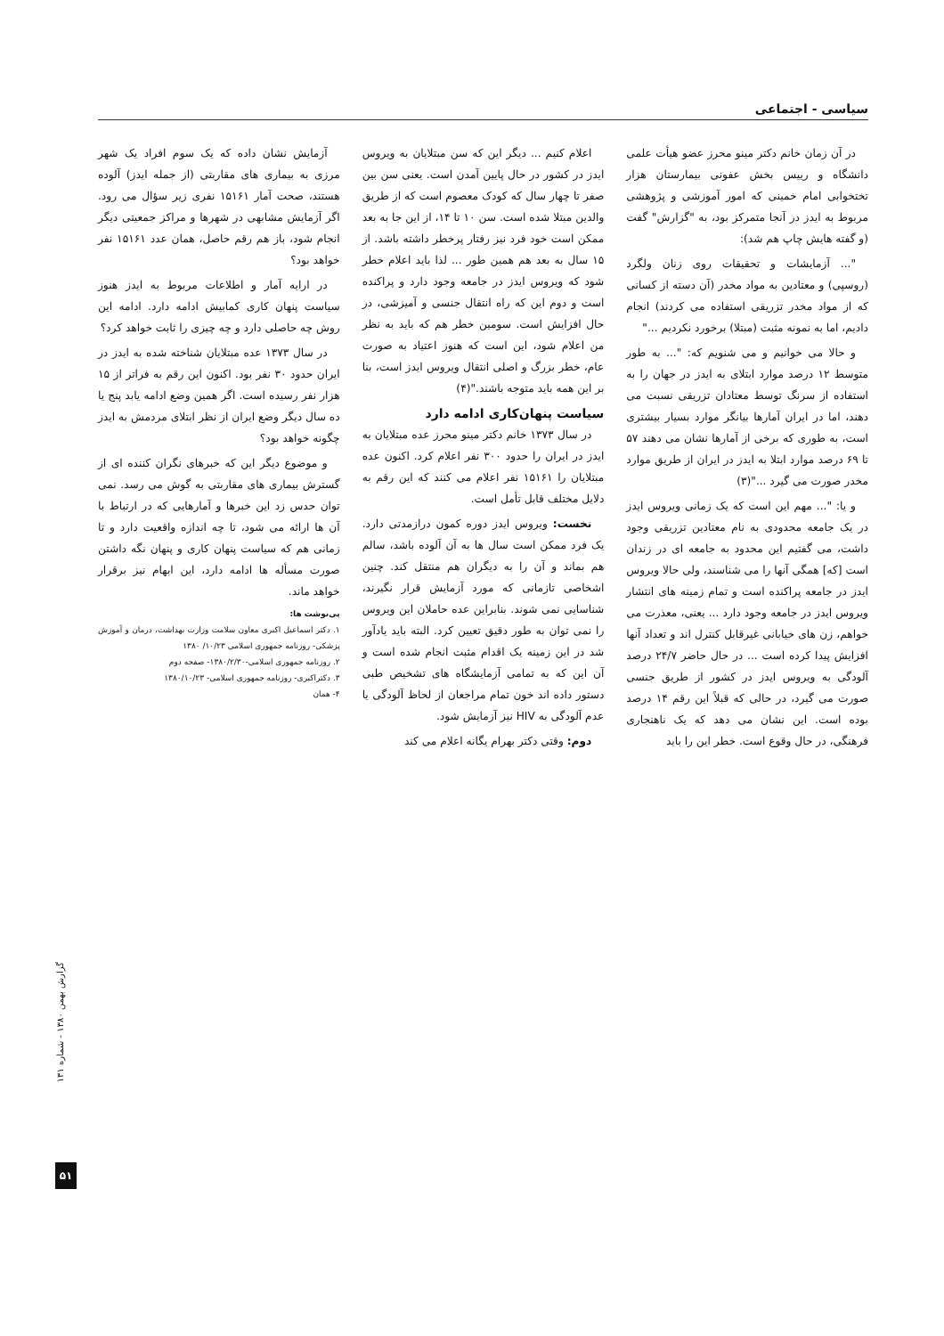سیاسی - اجتماعی
در آن زمان خانم دکتر مینو محرز عضو هیأت علمی دانشگاه و رییس بخش عفونی بیمارستان هزار تختخوابی امام خمینی که امور آموزشی و پژوهشی مربوط به ایدز در آنجا متمرکز بود، به "گزارش" گفت (و گفته هایش چاپ هم شد):
"... آزمایشات و تحقیقات روی زنان ولگرد (روسپی) و معتادین به مواد مخدر (آن دسته از کسانی که از مواد مخدر تزریقی استفاده می کردند) انجام دادیم، اما به نمونه مثبت (مبتلا) برخورد نکردیم ..."
و حالا می خوانیم و می شنویم که: "... به طور متوسط ۱۲ درصد موارد ابتلای به ایدز در جهان را به استفاده از سرنگ توسط معتادان تزریقی نسبت می دهند، اما در ایران آمارها بیانگر موارد بسیار بیشتری است، به طوری که برخی از آمارها نشان می دهند ۵۷ تا ۶۹ درصد موارد ابتلا به ایدز در ایران از طریق موارد مخدر صورت می گیرد ..."(۳)
و یا: "... مهم این است که یک زمانی ویروس ایدز در یک جامعه محدودی به نام معتادین تزریقی وجود داشت، می گفتیم این محدود به جامعه ای در زندان است [که] همگی آنها را می شناسند، ولی حالا ویروس ایدز در جامعه پراکنده است و تمام زمینه های انتشار ویروس ایدز در جامعه وجود دارد ... یعنی، معذرت می خواهم، زن های خیابانی غیرقابل کنترل اند و تعداد آنها افزایش پیدا کرده است ... در حال حاضر ۲۴/۷ درصد آلودگی به ویروس ایدز در کشور از طریق جنسی صورت می گیرد، در حالی که قبلاً این رقم ۱۴ درصد بوده است. این نشان می دهد که یک ناهنجاری فرهنگی، در حال وقوع است. خطر این را باید
اعلام کنیم ... دیگر این که سن مبتلایان به ویروس ایدز در کشور در حال پایین آمدن است. یعنی سن بین صفر تا چهار سال که کودک معصوم است که از طریق والدین مبتلا شده است. سن ۱۰ تا ۱۴، از این جا به بعد ممکن است خود فرد نیز رفتار پرخطر داشته باشد. از ۱۵ سال به بعد هم همین طور ... لذا باید اعلام خطر شود که ویروس ایدز در جامعه وجود دارد و پراکنده است و دوم این که راه انتقال جنسی و آمیزشی، در حال افزایش است. سومین خطر هم که باید به نظر من اعلام شود، این است که هنوز اعتیاد به صورت عام، خطر بزرگ و اصلی انتقال ویروس ایدز است، بنا بر این همه باید متوجه باشند."(۴)
سیاست پنهان‌کاری ادامه دارد
در سال ۱۳۷۳ خانم دکتر مینو محرز عده مبتلایان به ایدز در ایران را حدود ۳۰۰ نفر اعلام کرد. اکنون عده مبتلایان را ۱۵۱۶۱ نفر اعلام می کنند که این رقم به دلایل مختلف قابل تأمل است.
نخست: ویروس ایدز دوره کمون درازمدتی دارد. یک فرد ممکن است سال ها به آن آلوده باشد، سالم هم بماند و آن را به دیگران هم منتقل کند. چنین اشخاصی تازمانی که مورد آزمایش قرار نگیرند، شناسایی نمی شوند. بنابراین عده حاملان این ویروس را نمی توان به طور دقیق تعیین کرد. البته باید یادآور شد در این زمینه یک اقدام مثبت انجام شده است و آن این که به تمامی آزمایشگاه های تشخیص طبی دستور داده اند خون تمام مراجعان از لحاظ آلودگی یا عدم آلودگی به HIV نیز آزمایش شود.
دوم: وقتی دکتر بهرام یگانه اعلام می کند
آزمایش نشان داده که یک سوم افراد یک شهر مرزی به بیماری های مقاربتی (از جمله ایدز) آلوده هستند، صحت آمار ۱۵۱۶۱ نفری زیر سؤال می رود. اگر آزمایش مشابهی در شهرها و مراکز جمعیتی دیگر انجام شود، باز هم رقم حاصل، همان عدد ۱۵۱۶۱ نفر خواهد بود؟
در ارایه آمار و اطلاعات مربوط به ایدز هنوز سیاست پنهان کاری کمابیش ادامه دارد. ادامه این روش چه حاصلی دارد و چه چیزی را ثابت خواهد کرد؟
در سال ۱۳۷۳ عده مبتلایان شناخته شده به ایدز در ایران حدود ۳۰ نفر بود. اکنون این رقم به فراتر از ۱۵ هزار نفر رسیده است. اگر همین وضع ادامه یابد پنج یا ده سال دیگر وضع ایران از نظر ابتلای مردمش به ایدز چگونه خواهد بود؟
و موضوع دیگر این که خبرهای نگران کننده ای از گسترش بیماری های مقاربتی به گوش می رسد. نمی توان حدس زد این خبرها و آمارهایی که در ارتباط با آن ها ارائه می شود، تا چه اندازه واقعیت دارد و تا زمانی هم که سیاست پنهان کاری و پنهان نگه داشتن صورت مسأله ها ادامه دارد، این ابهام نیز برقرار خواهد ماند.
پی‌نوشت ها:
۱. دکتر اسماعیل اکبری معاون سلامت وزارت بهداشت، درمان و آموزش پزشکی- روزنامه جمهوری اسلامی ۱۰/۲۳/ ۱۳۸۰
۲. روزنامه جمهوری اسلامی-۱۳۸۰/۲/۳۰- صفحه دوم
۳. دکتراکبری- روزنامه جمهوری اسلامی- ۱۳۸۰/۱۰/۲۳
۴- همان
گزارش بهمن ۱۳۸۰ - شماره ۱۳۱
۵۱